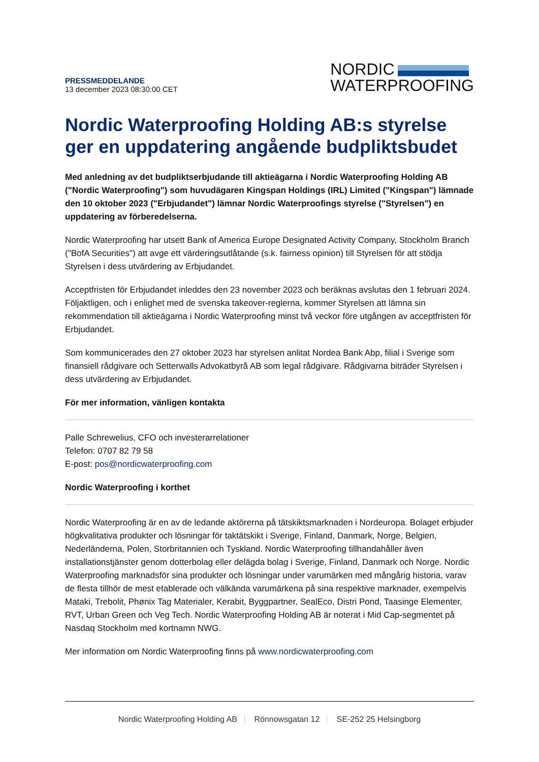PRESSMEDDELANDE
13 december 2023 08:30:00 CET
NORDIC
WATERPROOFING
Nordic Waterproofing Holding AB:s styrelse ger en uppdatering angående budpliktsbudet
Med anledning av det budpliktserbjudande till aktieägarna i Nordic Waterproofing Holding AB ("Nordic Waterproofing") som huvudägaren Kingspan Holdings (IRL) Limited ("Kingspan") lämnade den 10 oktober 2023 ("Erbjudandet") lämnar Nordic Waterproofings styrelse ("Styrelsen") en uppdatering av förberedelserna.
Nordic Waterproofing har utsett Bank of America Europe Designated Activity Company, Stockholm Branch ("BofA Securities") att avge ett värderingsutlåtande (s.k. fairness opinion) till Styrelsen för att stödja Styrelsen i dess utvärdering av Erbjudandet.
Acceptfristen för Erbjudandet inleddes den 23 november 2023 och beräknas avslutas den 1 februari 2024. Följaktligen, och i enlighet med de svenska takeover-reglerna, kommer Styrelsen att lämna sin rekommendation till aktieägarna i Nordic Waterproofing minst två veckor före utgången av acceptfristen för Erbjudandet.
Som kommunicerades den 27 oktober 2023 har styrelsen anlitat Nordea Bank Abp, filial i Sverige som finansiell rådgivare och Setterwalls Advokatbyrå AB som legal rådgivare. Rådgivarna biträder Styrelsen i dess utvärdering av Erbjudandet.
För mer information, vänligen kontakta
Palle Schrewelius, CFO och investerarrelationer
Telefon: 0707 82 79 58
E-post: pos@nordicwaterproofing.com
Nordic Waterproofing i korthet
Nordic Waterproofing är en av de ledande aktörerna på tätskiktsmarknaden i Nordeuropa. Bolaget erbjuder högkvalitativa produkter och lösningar för taktätskikt i Sverige, Finland, Danmark, Norge, Belgien, Nederländerna, Polen, Storbritannien och Tyskland. Nordic Waterproofing tillhandahåller även installationstjänster genom dotterbolag eller delägda bolag i Sverige, Finland, Danmark och Norge. Nordic Waterproofing marknadsför sina produkter och lösningar under varumärken med mångårig historia, varav de flesta tillhör de mest etablerade och välkända varumärkena på sina respektive marknader, exempelvis Mataki, Trebolit, Phønix Tag Materialer, Kerabit, Byggpartner, SealEco, Distri Pond, Taasinge Elementer, RVT, Urban Green och Veg Tech. Nordic Waterproofing Holding AB är noterat i Mid Cap-segmentet på Nasdaq Stockholm med kortnamn NWG.
Mer information om Nordic Waterproofing finns på www.nordicwaterproofing.com
Nordic Waterproofing Holding AB Rönnowsgatan 12 SE-252 25 Helsingborg